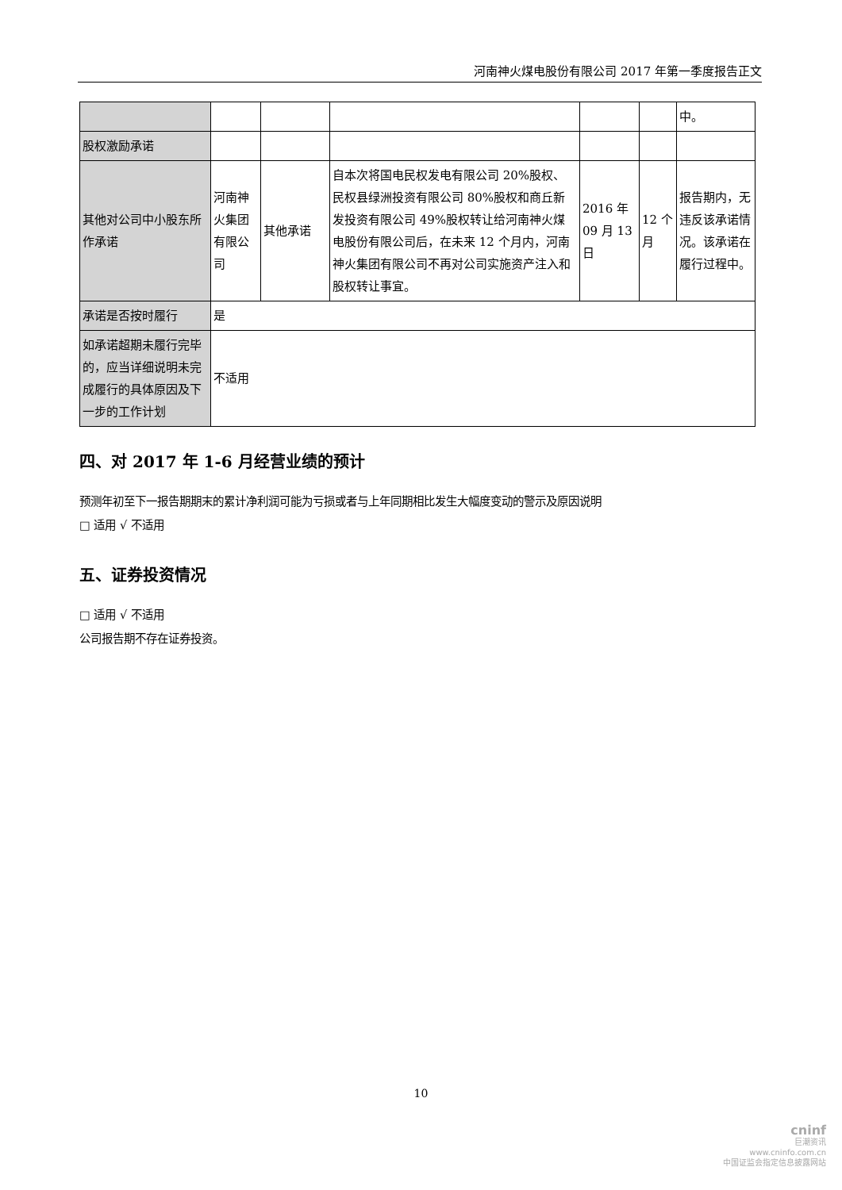河南神火煤电股份有限公司 2017 年第一季度报告正文
| | | | | | | 中。 |
| 股权激励承诺 | | | | | | |
| 其他对公司中小股东所作承诺 | 河南神火集团有限公司 | 其他承诺 | 自本次将国电民权发电有限公司 20%股权、民权县绿洲投资有限公司 80%股权和商丘新发投资有限公司 49%股权转让给河南神火煤电股份有限公司后，在未来 12 个月内，河南神火集团有限公司不再对公司实施资产注入和股权转让事宜。 | 2016 年 09 月 13 日 | 12 个月 | 报告期内，无违反该承诺情况。该承诺在履行过程中。 |
| 承诺是否按时履行 | 是 | | | | | |
| 如承诺超期未履行完毕的，应当详细说明未完成履行的具体原因及下一步的工作计划 | 不适用 | | | | | |
四、对 2017 年 1-6 月经营业绩的预计
预测年初至下一报告期期末的累计净利润可能为亏损或者与上年同期相比发生大幅度变动的警示及原因说明
□ 适用 √ 不适用
五、证券投资情况
□ 适用 √ 不适用
公司报告期不存在证券投资。
10
cninf
巨潮资讯
www.cninfo.com.cn
中国证监会指定信息披露网站